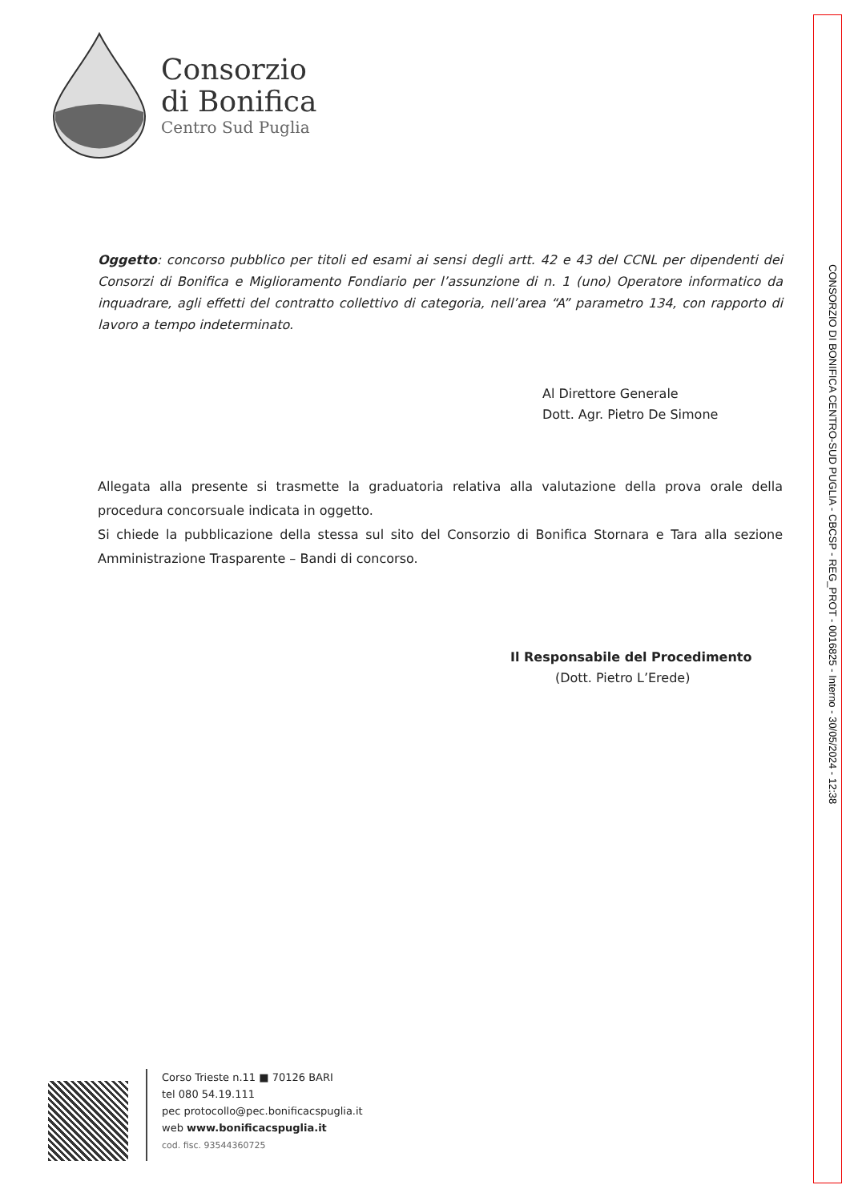Consorzio
di Bonifica
Centro Sud Puglia
Oggetto: concorso pubblico per titoli ed esami ai sensi degli artt. 42 e 43 del CCNL per dipendenti dei Consorzi di Bonifica e Miglioramento Fondiario per l’assunzione di n. 1 (uno) Operatore informatico da inquadrare, agli effetti del contratto collettivo di categoria, nell’area “A” parametro 134, con rapporto di lavoro a tempo indeterminato.
Al Direttore Generale
Dott. Agr. Pietro De Simone
Allegata alla presente si trasmette la graduatoria relativa alla valutazione della prova orale della procedura concorsuale indicata in oggetto.
Si chiede la pubblicazione della stessa sul sito del Consorzio di Bonifica Stornara e Tara alla sezione Amministrazione Trasparente – Bandi di concorso.
Il Responsabile del Procedimento
(Dott. Pietro L’Erede)
Corso Trieste n.11 ■ 70126 BARI
tel 080 54.19.111
pec protocollo@pec.bonificacspuglia.it
web www.bonificacspuglia.it
cod. fisc. 93544360725
CONSORZIO DI BONIFICA CENTRO-SUD PUGLIA - CBCSP - REG_PROT - 0016825 - Interno - 30/05/2024 - 12:38